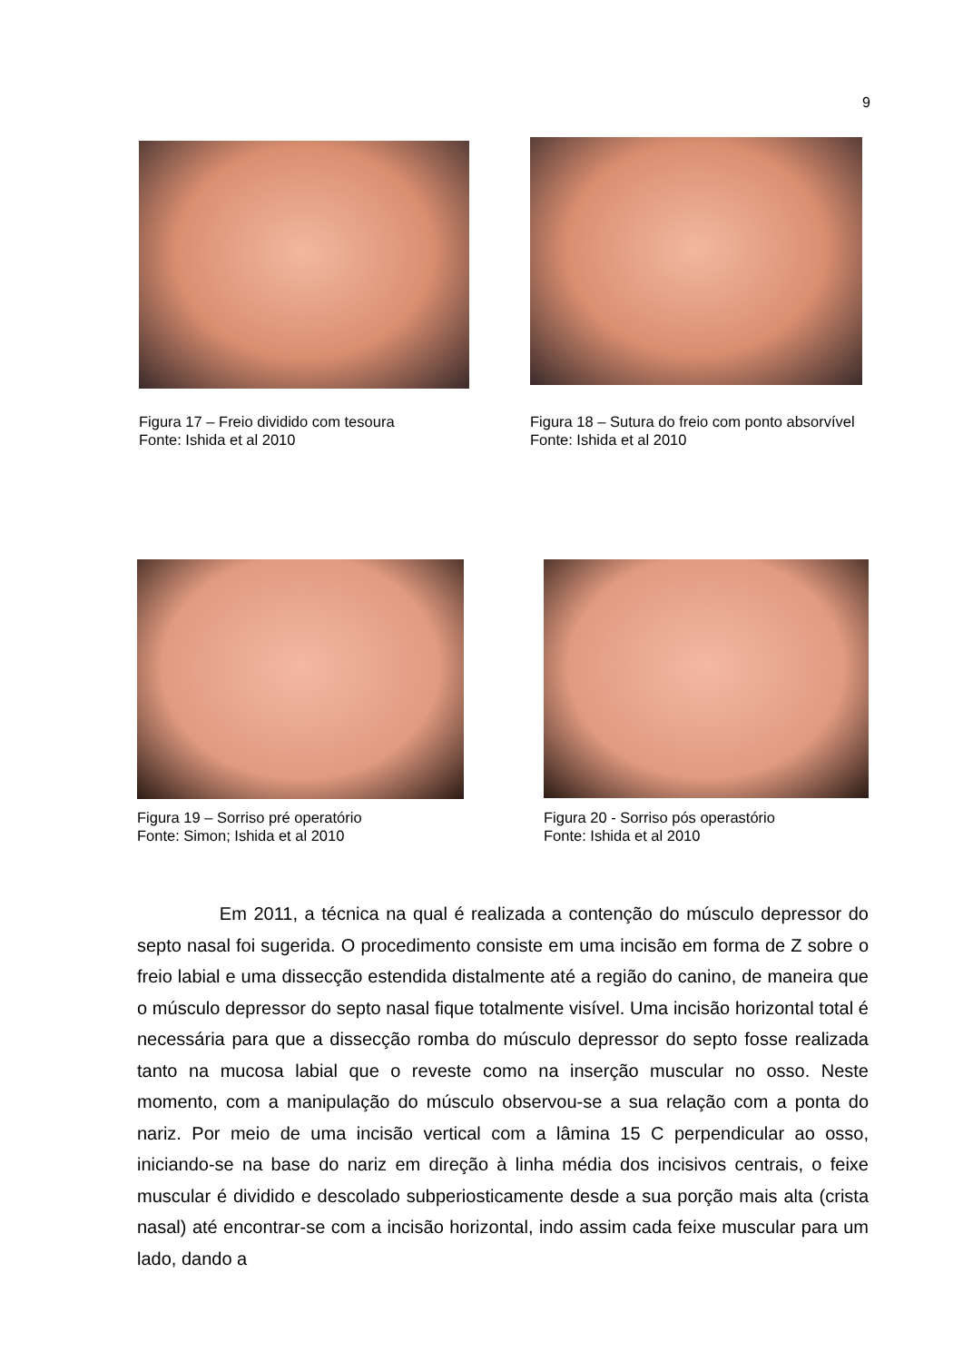9
Figura 17 – Freio dividido com tesoura
Fonte: Ishida et al 2010
Figura 18 – Sutura do freio com ponto absorvível
Fonte: Ishida et al 2010
Figura 19 – Sorriso pré operatório
Fonte: Simon; Ishida et al 2010
Figura 20 - Sorriso pós operastório
Fonte: Ishida et al 2010
Em 2011, a técnica na qual é realizada a contenção do músculo depressor do septo nasal foi sugerida. O procedimento consiste em uma incisão em forma de Z sobre o freio labial e uma dissecção estendida distalmente até a região do canino, de maneira que o músculo depressor do septo nasal fique totalmente visível. Uma incisão horizontal total é necessária para que a dissecção romba do músculo depressor do septo fosse realizada tanto na mucosa labial que o reveste como na inserção muscular no osso. Neste momento, com a manipulação do músculo observou-se a sua relação com a ponta do nariz. Por meio de uma incisão vertical com a lâmina 15 C perpendicular ao osso, iniciando-se na base do nariz em direção à linha média dos incisivos centrais, o feixe muscular é dividido e descolado subperiosticamente desde a sua porção mais alta (crista nasal) até encontrar-se com a incisão horizontal, indo assim cada feixe muscular para um lado, dando a